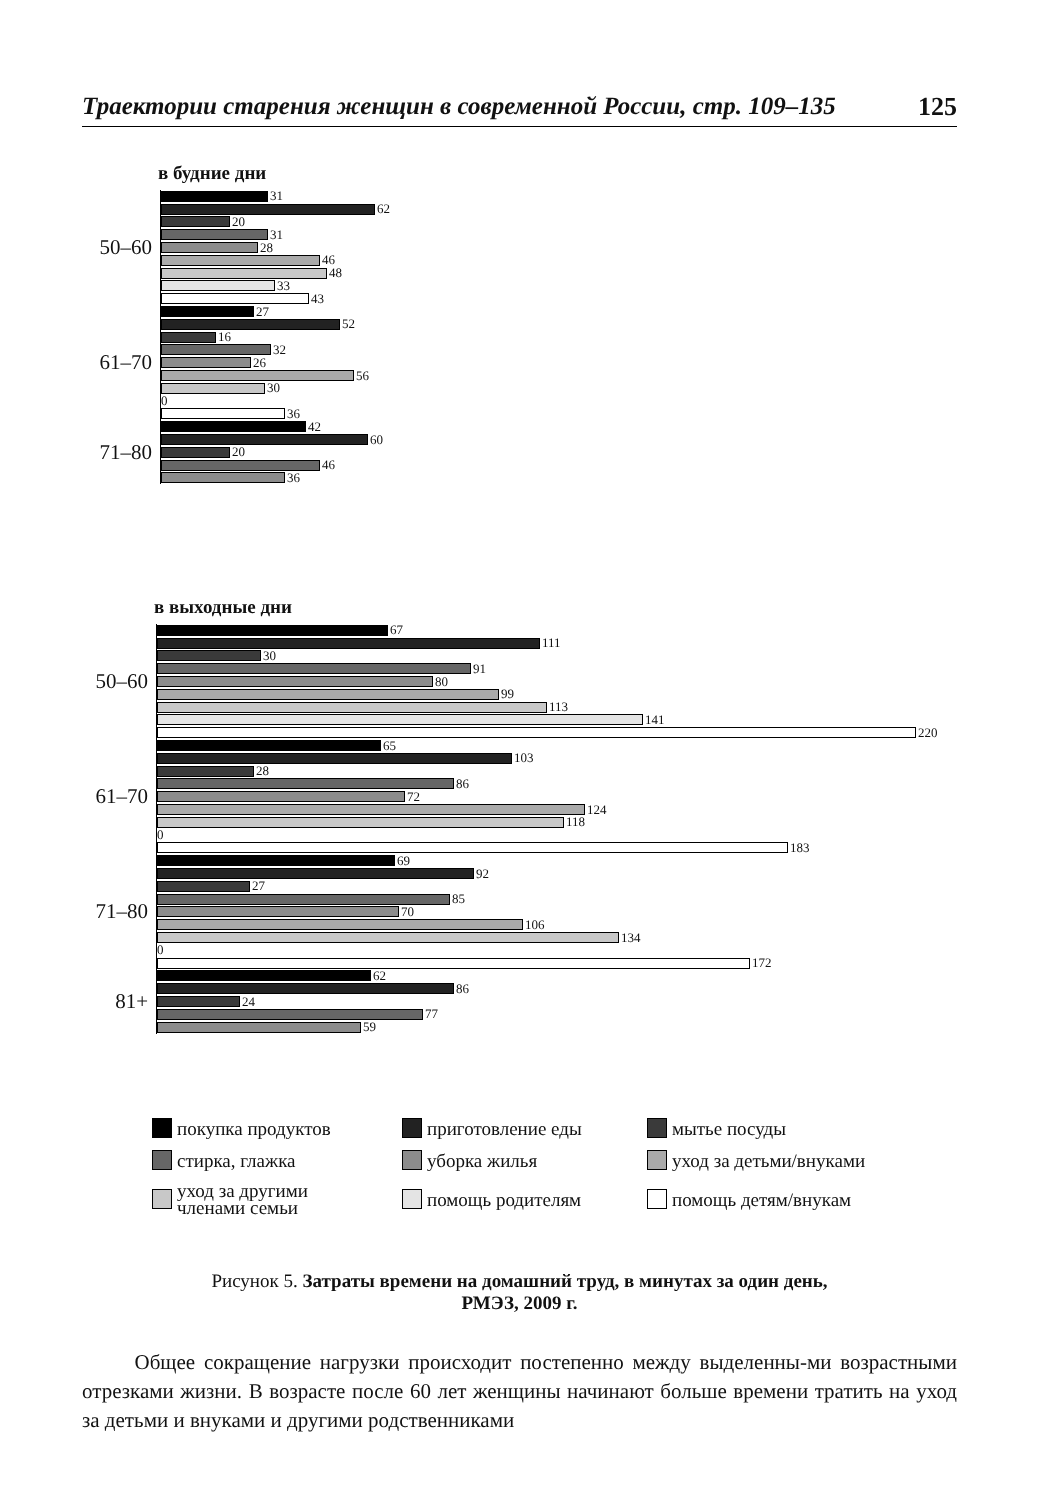Траектории старения женщин в современной России, стр. 109–135 125
в будние дни
50–60
31
62
20
31
28
46
48
33
43
61–70
27
52
16
32
26
56
30
0
36
71–80
42
60
20
46
36
в выходные дни
50–60
67
111
30
91
80
99
113
141
220
61–70
65
103
28
86
72
124
118
0
183
71–80
69
92
27
85
70
106
134
0
172
81+
62
86
24
77
59
покупка продуктов
приготовление еды
мытье посуды
стирка, глажка
уборка жилья
уход за детьми/внуками
уход за другими
членами семьи
помощь родителям
помощь детям/внукам
Рисунок 5. Затраты времени на домашний труд, в минутах за один день,
РМЭЗ, 2009 г.
Общее сокращение нагрузки происходит постепенно между выделенны-ми возрастными отрезками жизни. В возрасте после 60 лет женщины начинают больше времени тратить на уход за детьми и внуками и другими родственниками